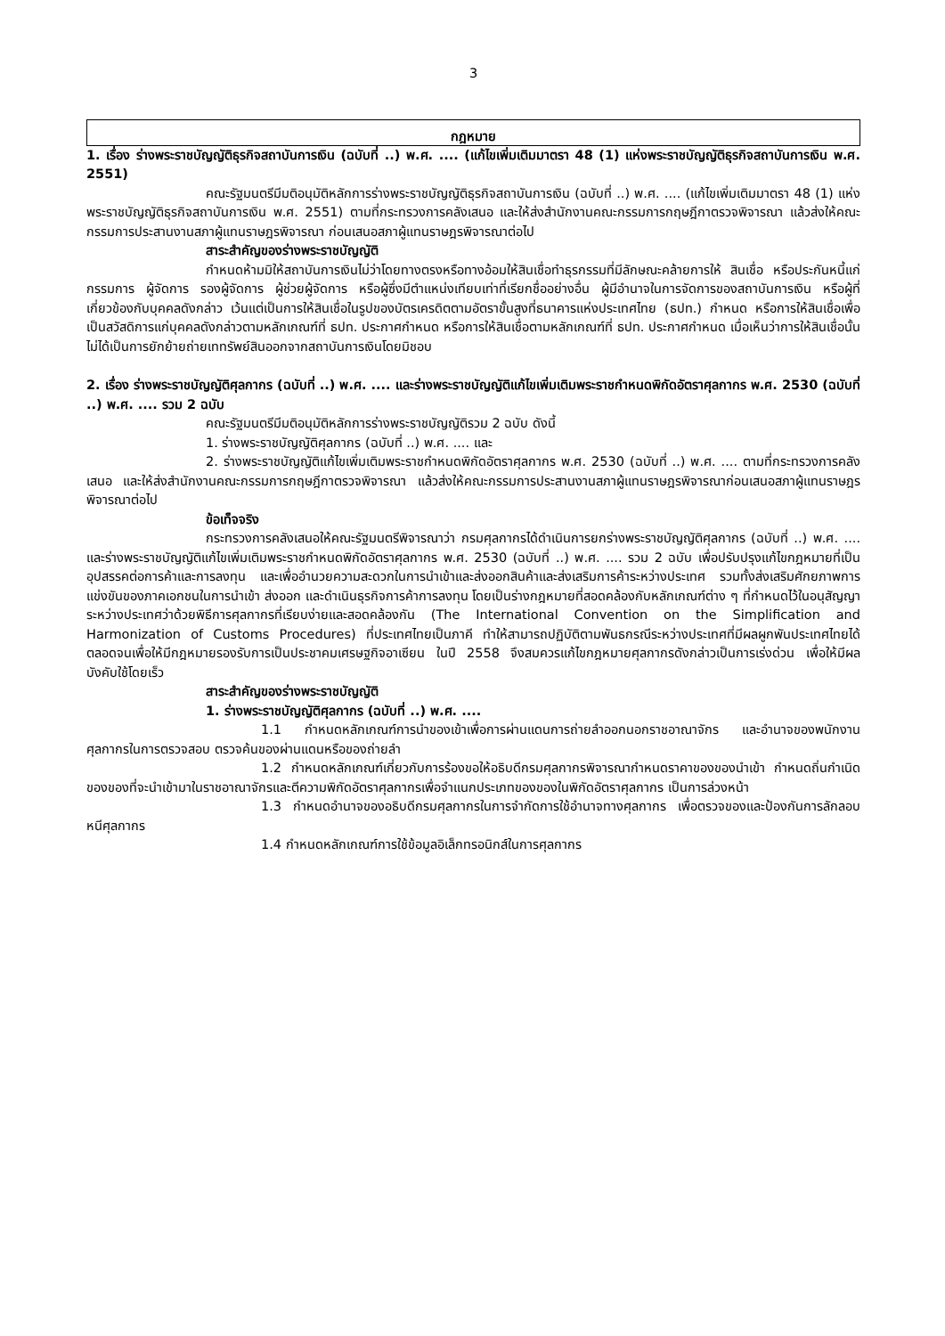3
กฎหมาย
1. เรื่อง ร่างพระราชบัญญัติธุรกิจสถาบันการเงิน (ฉบับที่ ..) พ.ศ. .... (แก้ไขเพิ่มเติมมาตรา 48 (1) แห่งพระราชบัญญัติธุรกิจสถาบันการเงิน พ.ศ. 2551)
คณะรัฐมนตรีมีมติอนุมัติหลักการร่างพระราชบัญญัติธุรกิจสถาบันการเงิน (ฉบับที่ ..) พ.ศ. .... (แก้ไขเพิ่มเติมมาตรา 48 (1) แห่งพระราชบัญญัติธุรกิจสถาบันการเงิน พ.ศ. 2551) ตามที่กระทรวงการคลังเสนอ และให้ส่งสำนักงานคณะกรรมการกฤษฎีกาตรวจพิจารณา แล้วส่งให้คณะกรรมการประสานงานสภาผู้แทนราษฎรพิจารณา ก่อนเสนอสภาผู้แทนราษฎรพิจารณาต่อไป
สาระสำคัญของร่างพระราชบัญญัติ
กำหนดห้ามมิให้สถาบันการเงินไม่ว่าโดยทางตรงหรือทางอ้อมให้สินเชื่อทำธุรกรรมที่มีลักษณะคล้ายการให้ สินเชื่อ หรือประกันหนี้แก่กรรมการ ผู้จัดการ รองผู้จัดการ ผู้ช่วยผู้จัดการ หรือผู้ซึ่งมีตำแหน่งเทียบเท่าที่เรียกชื่ออย่างอื่น ผู้มีอำนาจในการจัดการของสถาบันการเงิน หรือผู้ที่เกี่ยวข้องกับบุคคลดังกล่าว เว้นแต่เป็นการให้สินเชื่อในรูปของบัตรเครดิตตามอัตราขั้นสูงที่ธนาคารแห่งประเทศไทย (ธปท.) กำหนด หรือการให้สินเชื่อเพื่อเป็นสวัสดิการแก่บุคคลดังกล่าวตามหลักเกณฑ์ที่ ธปท. ประกาศกำหนด หรือการให้สินเชื่อตามหลักเกณฑ์ที่ ธปท. ประกาศกำหนด เมื่อเห็นว่าการให้สินเชื่อนั้นไม่ได้เป็นการยักย้ายถ่ายเททรัพย์สินออกจากสถาบันการเงินโดยมิชอบ
2. เรื่อง ร่างพระราชบัญญัติศุลกากร (ฉบับที่ ..) พ.ศ. .... และร่างพระราชบัญญัติแก้ไขเพิ่มเติมพระราชกำหนดพิกัดอัตราศุลกากร พ.ศ. 2530 (ฉบับที่ ..) พ.ศ. .... รวม 2 ฉบับ
คณะรัฐมนตรีมีมติอนุมัติหลักการร่างพระราชบัญญัติรวม 2 ฉบับ ดังนี้
1. ร่างพระราชบัญญัติศุลกากร (ฉบับที่ ..) พ.ศ. .... และ
2. ร่างพระราชบัญญัติแก้ไขเพิ่มเติมพระราชกำหนดพิกัดอัตราศุลกากร พ.ศ. 2530 (ฉบับที่ ..) พ.ศ. .... ตามที่กระทรวงการคลังเสนอ และให้ส่งสำนักงานคณะกรรมการกฤษฎีกาตรวจพิจารณา แล้วส่งให้คณะกรรมการประสานงานสภาผู้แทนราษฎรพิจารณาก่อนเสนอสภาผู้แทนราษฎรพิจารณาต่อไป
ข้อเท็จจริง
กระทรวงการคลังเสนอให้คณะรัฐมนตรีพิจารณาว่า กรมศุลกากรได้ดำเนินการยกร่างพระราชบัญญัติศุลกากร (ฉบับที่ ..) พ.ศ. .... และร่างพระราชบัญญัติแก้ไขเพิ่มเติมพระราชกำหนดพิกัดอัตราศุลกากร พ.ศ. 2530 (ฉบับที่ ..) พ.ศ. .... รวม 2 ฉบับ เพื่อปรับปรุงแก้ไขกฎหมายที่เป็นอุปสรรคต่อการค้าและการลงทุน และเพื่ออำนวยความสะดวกในการนำเข้าและส่งออกสินค้าและส่งเสริมการค้าระหว่างประเทศ รวมทั้งส่งเสริมศักยภาพการแข่งขันของภาคเอกชนในการนำเข้า ส่งออก และดำเนินธุรกิจการค้าการลงทุน โดยเป็นร่างกฎหมายที่สอดคล้องกับหลักเกณฑ์ต่าง ๆ ที่กำหนดไว้ในอนุสัญญาระหว่างประเทศว่าด้วยพิธีการศุลกากรที่เรียบง่ายและสอดคล้องกัน (The International Convention on the Simplification and Harmonization of Customs Procedures) ที่ประเทศไทยเป็นภาคี ทำให้สามารถปฏิบัติตามพันธกรณีระหว่างประเทศที่มีผลผูกพันประเทศไทยได้ตลอดจนเพื่อให้มีกฎหมายรองรับการเป็นประชาคมเศรษฐกิจอาเซียน ในปี 2558 จึงสมควรแก้ไขกฎหมายศุลกากรดังกล่าวเป็นการเร่งด่วน เพื่อให้มีผลบังคับใช้โดยเร็ว
สาระสำคัญของร่างพระราชบัญญัติ
1. ร่างพระราชบัญญัติศุลกากร (ฉบับที่ ..) พ.ศ. ....
1.1 กำหนดหลักเกณฑ์การนำของเข้าเพื่อการผ่านแดนการถ่ายลำออกนอกราชอาณาจักร และอำนาจของพนักงานศุลกากรในการตรวจสอบ ตรวจค้นของผ่านแดนหรือของถ่ายลำ
1.2 กำหนดหลักเกณฑ์เกี่ยวกับการร้องขอให้อธิบดีกรมศุลกากรพิจารณากำหนดราคาของของนำเข้า กำหนดถิ่นกำเนิดของของที่จะนำเข้ามาในราชอาณาจักรและตีความพิกัดอัตราศุลกากรเพื่อจำแนกประเภทของของในพิกัดอัตราศุลกากร เป็นการล่วงหน้า
1.3 กำหนดอำนาจของอธิบดีกรมศุลกากรในการจำกัดการใช้อำนาจทางศุลกากร เพื่อตรวจของและป้องกันการลักลอบหนีศุลกากร
1.4 กำหนดหลักเกณฑ์การใช้ข้อมูลอิเล็กทรอนิกส์ในการศุลกากร